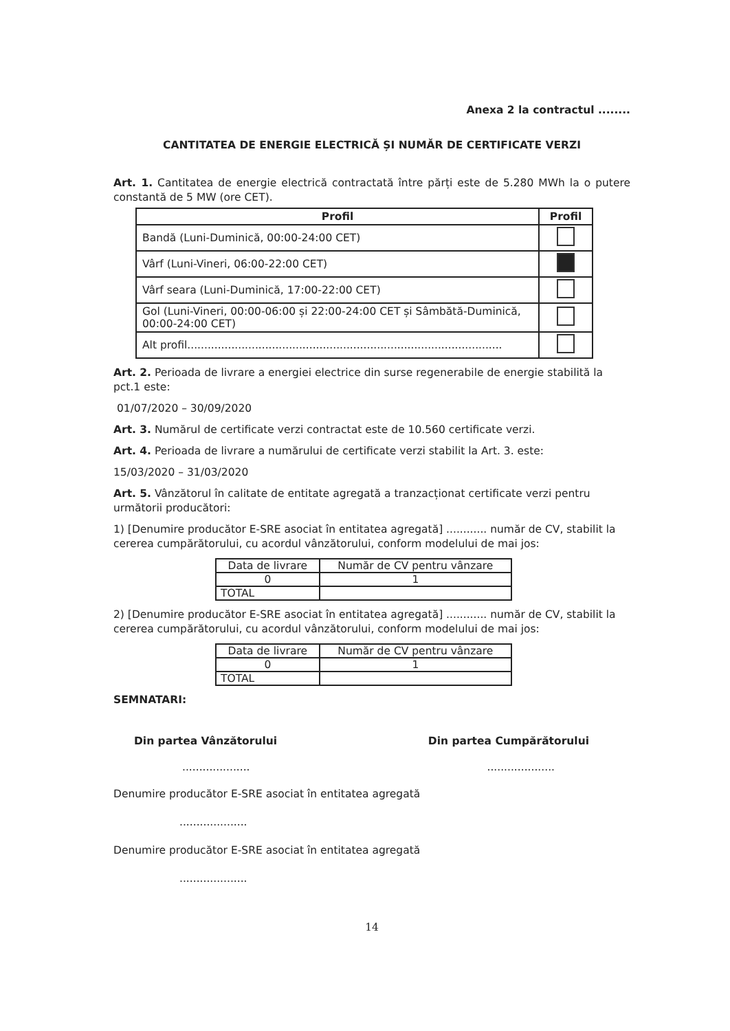Anexa 2 la contractul ........
CANTITATEA DE ENERGIE ELECTRICĂ ȘI NUMĂR DE CERTIFICATE VERZI
Art. 1. Cantitatea de energie electrică contractată între părți este de 5.280 MWh la o putere constantă de 5 MW (ore CET).
| Profil | Profil |
| --- | --- |
| Bandă (Luni-Duminică, 00:00-24:00 CET) | |
| Vârf (Luni-Vineri, 06:00-22:00 CET) | |
| Vârf seara (Luni-Duminică, 17:00-22:00 CET) | |
| Gol (Luni-Vineri, 00:00-06:00 și 22:00-24:00 CET și Sâmbătă-Duminică, 00:00-24:00 CET) | |
| Alt profil............................................................................................. | |
Art. 2. Perioada de livrare a energiei electrice din surse regenerabile de energie stabilită la pct.1 este:
01/07/2020 – 30/09/2020
Art. 3. Numărul de certificate verzi contractat este de 10.560 certificate verzi.
Art. 4. Perioada de livrare a numărului de certificate verzi stabilit la Art. 3. este:
15/03/2020 – 31/03/2020
Art. 5. Vânzătorul în calitate de entitate agregată a tranzacționat certificate verzi pentru următorii producători:
1) [Denumire producător E-SRE asociat în entitatea agregată] ............ număr de CV, stabilit la cererea cumpărătorului, cu acordul vânzătorului, conform modelului de mai jos:
| Data de livrare | Număr de CV pentru vânzare |
| --- | --- |
| 0 | 1 |
| TOTAL | |
2) [Denumire producător E-SRE asociat în entitatea agregată] ............ număr de CV, stabilit la cererea cumpărătorului, cu acordul vânzătorului, conform modelului de mai jos:
| Data de livrare | Număr de CV pentru vânzare |
| --- | --- |
| 0 | 1 |
| TOTAL | |
SEMNATARI:
Din partea Vânzătorului Din partea Cumpărătorului
........................................
Denumire producător E-SRE asociat în entitatea agregată
....................
Denumire producător E-SRE asociat în entitatea agregată
....................
14